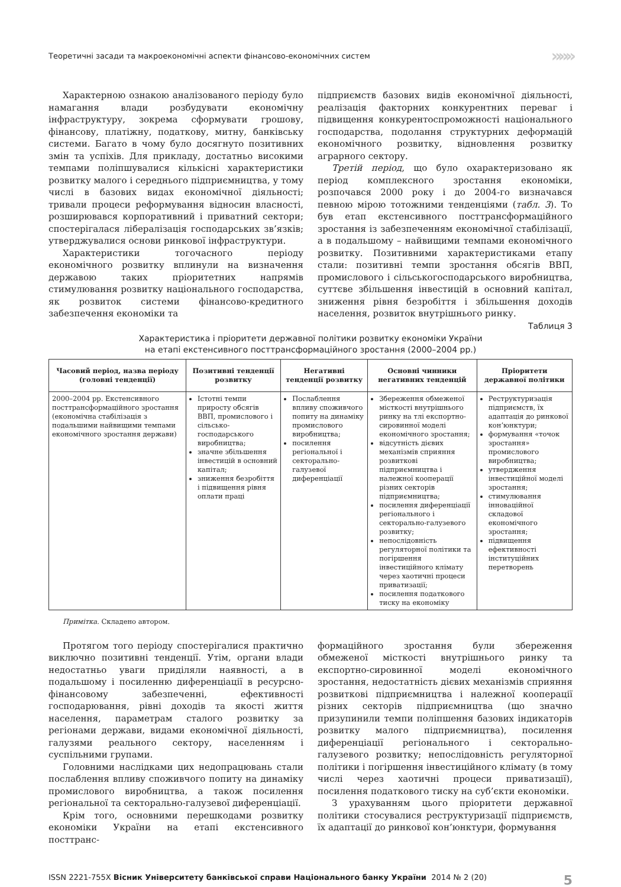Теоретичні засади та макроекономічні аспекти фінансово-економічних систем »»»
Характерною ознакою аналізованого періоду було намагання влади розбудувати економічну інфраструктуру, зокрема сформувати грошову, фінансову, платіжну, податкову, митну, банківську системи. Багато в чому було досягнуто позитивних змін та успіхів. Для прикладу, достатньо високими темпами поліпшувалися кількісні характеристики розвитку малого і середнього підприємництва, у тому числі в базових видах економічної діяльності; тривали процеси реформування відносин власності, розширювався корпоративний і приватний сектори; спостерігалася лібералізація господарських зв’язків; утверджувалися основи ринкової інфраструктури.
Характеристики тогочасного періоду економічного розвитку вплинули на визначення державою таких пріоритетних напрямів стимулювання розвитку національного господарства, як розвиток системи фінансово-кредитного забезпечення економіки та
підприємств базових видів економічної діяльності, реалізація факторних конкурентних переваг і підвищення конкурентоспроможності національного господарства, подолання структурних деформацій економічного розвитку, відновлення розвитку аграрного сектору.
Третій період, що було охарактеризовано як період комплексного зростання економіки, розпочався 2000 року і до 2004-го визначався певною мірою тотожними тенденціями (табл. 3). То був етап екстенсивного посттрансформаційного зростання із забезпеченням економічної стабілізації, а в подальшому – найвищими темпами економічного розвитку. Позитивними характеристиками етапу стали: позитивні темпи зростання обсягів ВВП, промислового і сільськогосподарського виробництва, суттєве збільшення інвестицій в основний капітал, зниження рівня безробіття і збільшення доходів населення, розвиток внутрішнього ринку.
Таблиця 3
Характеристика і пріоритети державної політики розвитку економіки України
на етапі екстенсивного посттрансформаційного зростання (2000–2004 рр.)
| Часовий період, назва періоду (головні тенденції) | Позитивні тенденції розвитку | Негативні тенденції розвитку | Основні чинники негативних тенденцій | Пріоритети державної політики |
| --- | --- | --- | --- | --- |
| 2000–2004 рр. Екстенсивного посттрансформаційного зростання (економічна стабілізація з подальшими найвищими темпами економічного зростання держави) | Істотні темпи приросту обсягів ВВП, промислового і сільсько­господарського виробництва; значне збільшення інвестицій в основний капітал; зниження безробіття і підвищення рівня оплати праці | Послаблення впливу споживчого попиту на динаміку промислового виробництва; посилення регіональної і секторально-галузевої диференціації | Збереження обмеженої місткості внутрішнього ринку на тлі експортно-сировинної моделі економічного зростання; відсутність дієвих механізмів сприяння розвиткові підприємництва і належної кооперації різних секторів підприємництва; посилення диференціації регіонального і секторально-галузевого розвитку; непослідовність регуляторної політики та погіршення інвестиційного клімату через хаотичні процеси приватизації; посилення податкового тиску на економіку | Реструктуризація підприємств, їх адаптація до ринкової кон’юнктури; формування «точок зростання» промислового виробництва; утвердження інвестиційної моделі зростання; стимулювання інноваційної складової економічного зростання; підвищення ефективності інституційних перетворень |
Примітка. Складено автором.
Протягом того періоду спостерігалися практично виключно позитивні тенденції. Утім, органи влади недостатньо уваги приділяли наявності, а в подальшому і посиленню диференціації в ресурсно-фінансовому забезпеченні, ефективності господарювання, рівні доходів та якості життя населення, параметрам сталого розвитку за регіонами держави, видами економічної діяльності, галузями реального сектору, населенням і суспільними групами.
Головними наслідками цих недопрацювань стали послаблення впливу споживчого попиту на динаміку промислового виробництва, а також посилення регіональної та секторально-галузевої диференціації.
Крім того, основними перешкодами розвитку економіки України на етапі екстенсивного посттранс-
формаційного зростання були збереження обмеженої місткості внутрішнього ринку та експортно-сировинної моделі економічного зростання, недостатність дієвих механізмів сприяння розвиткові підприємництва і належної кооперації різних секторів підприємництва (що значно призупинили темпи поліпшення базових індикаторів розвитку малого підприємництва), посилення диференціації регіонального і секторально-галузевого розвитку; непослідовність регуляторної політики і погіршення інвестиційного клімату (в тому числі через хаотичні процеси приватизації), посилення податкового тиску на суб’єкти економіки.
З урахуванням цього пріоритети державної політики стосувалися реструктуризації підприємств, їх адаптації до ринкової кон’юнктури, формування
ISSN 2221-755X Вісник Університету банківської справи Національного банку України 2014 № 2 (20) 5